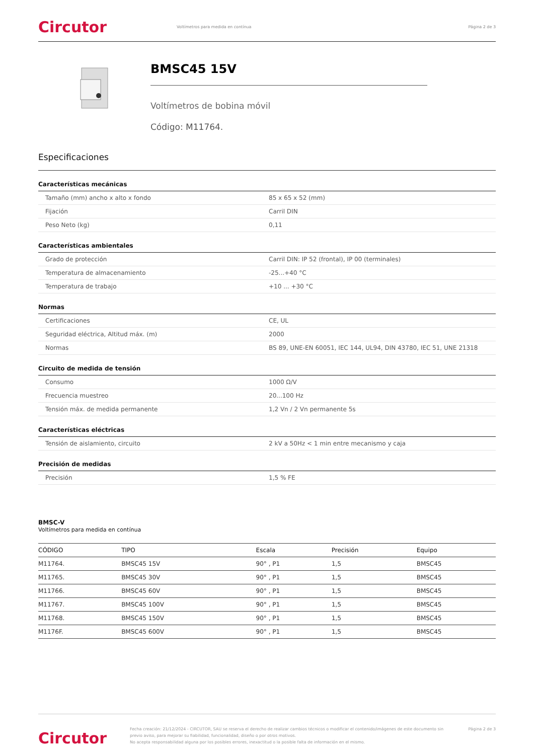Circutor
Voltímetros para medida en contínua
Página 2 de 3
BMSC45 15V
Voltímetros de bobina móvil
Código: M11764.
Especificaciones
Características mecánicas
| Tamaño (mm) ancho x alto x fondo | 85 x 65 x 52 (mm) |
| Fijación | Carril DIN |
| Peso Neto (kg) | 0,11 |
Características ambientales
| Grado de protección | Carril DIN: IP 52 (frontal), IP 00 (terminales) |
| Temperatura de almacenamiento | -25...+40 °C |
| Temperatura de trabajo | +10 ... +30 °C |
Normas
| Certificaciones | CE, UL |
| Seguridad eléctrica, Altitud máx. (m) | 2000 |
| Normas | BS 89, UNE-EN 60051, IEC 144, UL94, DIN 43780, IEC 51, UNE 21318 |
Circuito de medida de tensión
| Consumo | 1000 Ω/V |
| Frecuencia muestreo | 20...100 Hz |
| Tensión máx. de medida permanente | 1,2 Vn / 2 Vn permanente 5s |
Características eléctricas
| Tensión de aislamiento, circuito | 2 kV a 50Hz < 1 min entre mecanismo y caja |
Precisión de medidas
| Precisión | 1,5 % FE |
BMSC-V
Voltímetros para medida en contínua
| CÓDIGO | TIPO | Escala | Precisión | Equipo |
| --- | --- | --- | --- | --- |
| M11764. | BMSC45 15V | 90° , P1 | 1,5 | BMSC45 |
| M11765. | BMSC45 30V | 90° , P1 | 1,5 | BMSC45 |
| M11766. | BMSC45 60V | 90° , P1 | 1,5 | BMSC45 |
| M11767. | BMSC45 100V | 90° , P1 | 1,5 | BMSC45 |
| M11768. | BMSC45 150V | 90° , P1 | 1,5 | BMSC45 |
| M1176F. | BMSC45 600V | 90° , P1 | 1,5 | BMSC45 |
Circutor
Fecha creación: 21/12/2024 - CIRCUTOR, SAU se reserva el derecho de realizar cambios técnicos o modificar el contenido/imágenes de este documento sin previo aviso, para mejorar su fiabilidad, funcionalidad, diseño o por otros motivos.
No acepta responsabilidad alguna por los posibles errores, inexactitud o la posible falta de información en el mismo.
Página 2 de 3